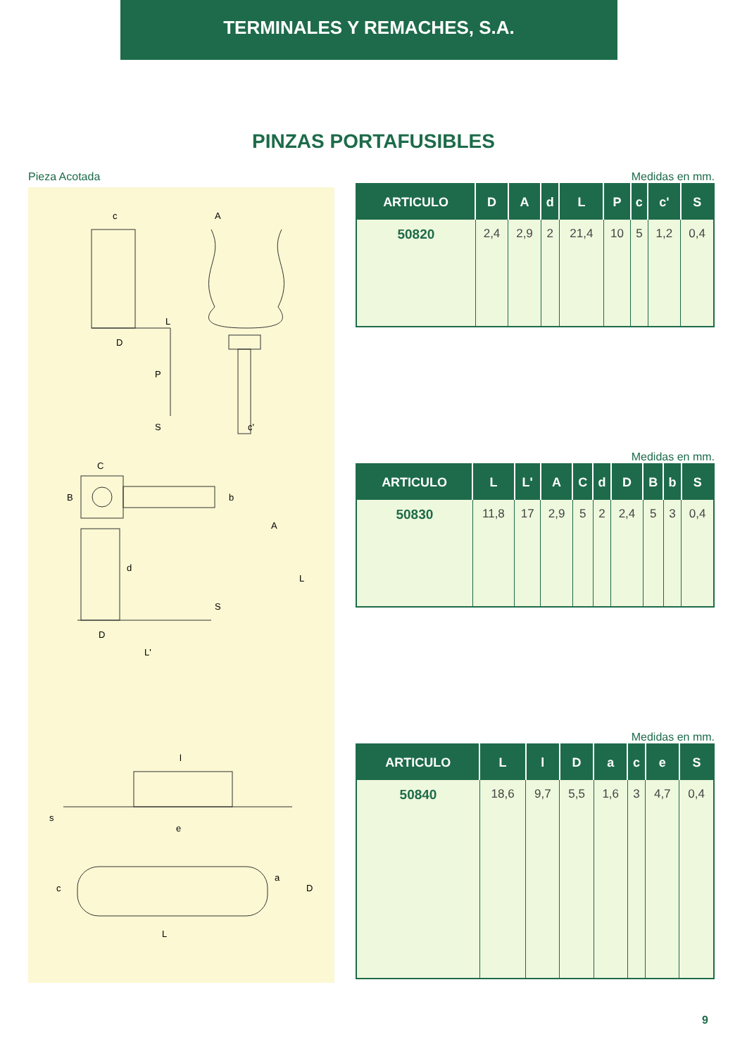TERMINALES Y REMACHES, S.A.
PINZAS PORTAFUSIBLES
Pieza Acotada
c
A
L
D
P
S
c'
C
B
b
d
A
L
S
D
L'
l
s
e
a
D
c
L
Medidas en mm.
| ARTICULO | D | A | d | L | P | c | c' | S |
| --- | --- | --- | --- | --- | --- | --- | --- | --- |
| 50820 | 2,4 | 2,9 | 2 | 21,4 | 10 | 5 | 1,2 | 0,4 |
Medidas en mm.
| ARTICULO | L | L' | A | C | d | D | B | b | S |
| --- | --- | --- | --- | --- | --- | --- | --- | --- | --- |
| 50830 | 11,8 | 17 | 2,9 | 5 | 2 | 2,4 | 5 | 3 | 0,4 |
Medidas en mm.
| ARTICULO | L | l | D | a | c | e | S |
| --- | --- | --- | --- | --- | --- | --- | --- |
| 50840 | 18,6 | 9,7 | 5,5 | 1,6 | 3 | 4,7 | 0,4 |
9